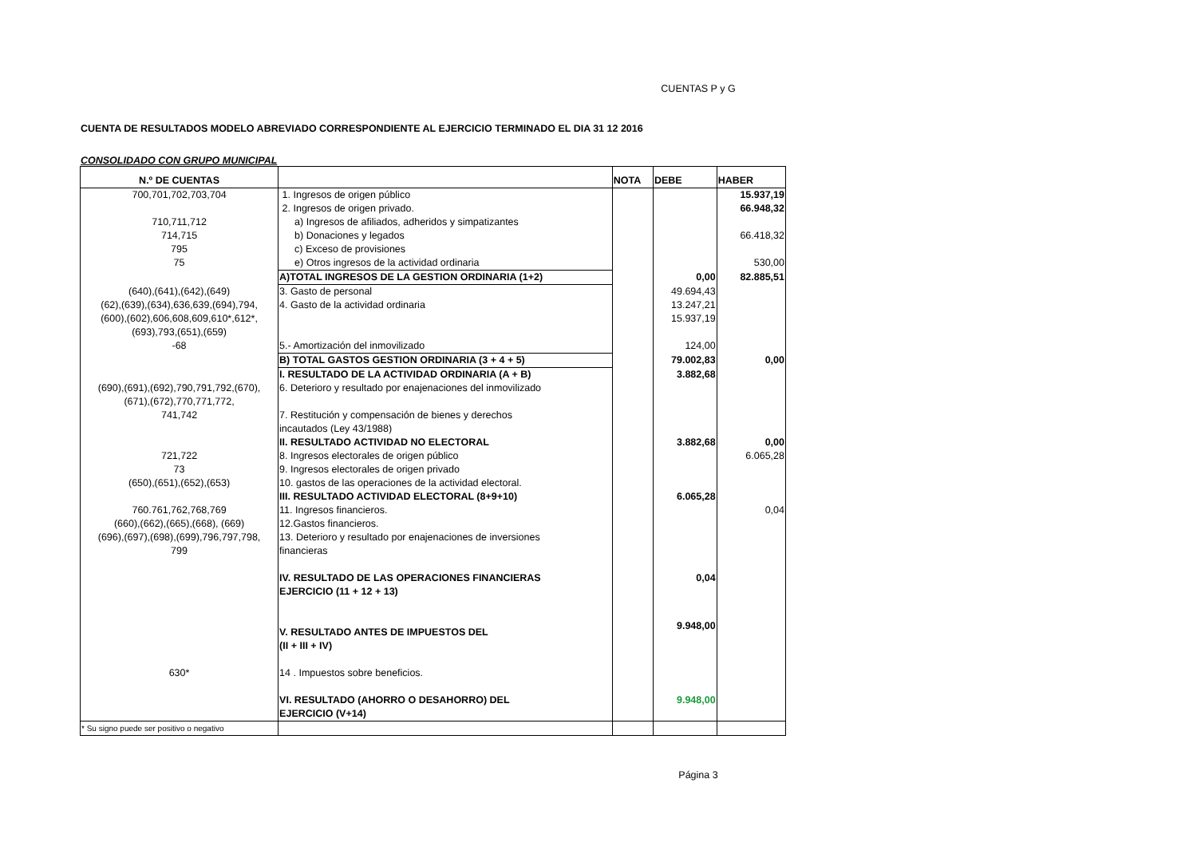CUENTAS P y G
CUENTA DE RESULTADOS MODELO ABREVIADO CORRESPONDIENTE AL EJERCICIO TERMINADO EL DIA 31 12 2016
CONSOLIDADO CON GRUPO MUNICIPAL
| N.º DE CUENTAS | | NOTA | DEBE | HABER |
| --- | --- | --- | --- | --- |
| 700,701,702,703,704 | 1. Ingresos de origen público | | | 15.937,19 |
| | 2. Ingresos de origen privado. | | | 66.948,32 |
| 710,711,712 | a) Ingresos de afiliados, adheridos y simpatizantes | | | |
| 714,715 | b) Donaciones y legados | | | 66.418,32 |
| 795 | c) Exceso de provisiones | | | |
| 75 | e) Otros ingresos de la actividad ordinaria | | | 530,00 |
| | A)TOTAL INGRESOS DE LA GESTION ORDINARIA (1+2) | | 0,00 | 82.885,51 |
| (640),(641),(642),(649) | 3. Gasto de personal | | 49.694,43 | |
| (62),(639),(634),636,639,(694),794, | 4. Gasto de la actividad ordinaria | | 13.247,21 | |
| (600),(602),606,608,609,610*,612*, | | | 15.937,19 | |
| (693),793,(651),(659) | | | | |
| -68 | 5.- Amortización del inmovilizado | | 124,00 | |
| | B) TOTAL GASTOS GESTION ORDINARIA (3 + 4 + 5) | | 79.002,83 | 0,00 |
| | I. RESULTADO DE LA ACTIVIDAD ORDINARIA (A + B) | | 3.882,68 | |
| (690),(691),(692),790,791,792,(670), | 6. Deterioro y resultado por enajenaciones del inmovilizado | | | |
| (671),(672),770,771,772, | | | | |
| 741,742 | 7. Restitución y compensación de bienes y derechos incautados (Ley 43/1988) | | | |
| | II. RESULTADO ACTIVIDAD NO ELECTORAL | | 3.882,68 | 0,00 |
| 721,722 | 8. Ingresos electorales de origen público | | | 6.065,28 |
| 73 | 9. Ingresos electorales de origen privado | | | |
| (650),(651),(652),(653) | 10. gastos de las operaciones de la actividad electoral. | | | |
| | III. RESULTADO ACTIVIDAD ELECTORAL (8+9+10) | | 6.065,28 | |
| 760.761,762,768,769 | 11. Ingresos financieros. | | | 0,04 |
| (660),(662),(665),(668), (669) | 12.Gastos financieros. | | | |
| (696),(697),(698),(699),796,797,798, 799 | 13. Deterioro y resultado por enajenaciones de inversiones financieras | | | |
| | IV. RESULTADO DE LAS OPERACIONES FINANCIERAS EJERCICIO (11 + 12 + 13) | | 0,04 | |
| | V. RESULTADO ANTES DE IMPUESTOS DEL (II + III + IV) | | 9.948,00 | |
| 630* | 14 . Impuestos sobre beneficios. | | | |
| | VI. RESULTADO (AHORRO O DESAHORRO) DEL EJERCICIO (V+14) | | 9.948,00 | |
| * Su signo puede ser positivo o negativo | | | | |
Página 3